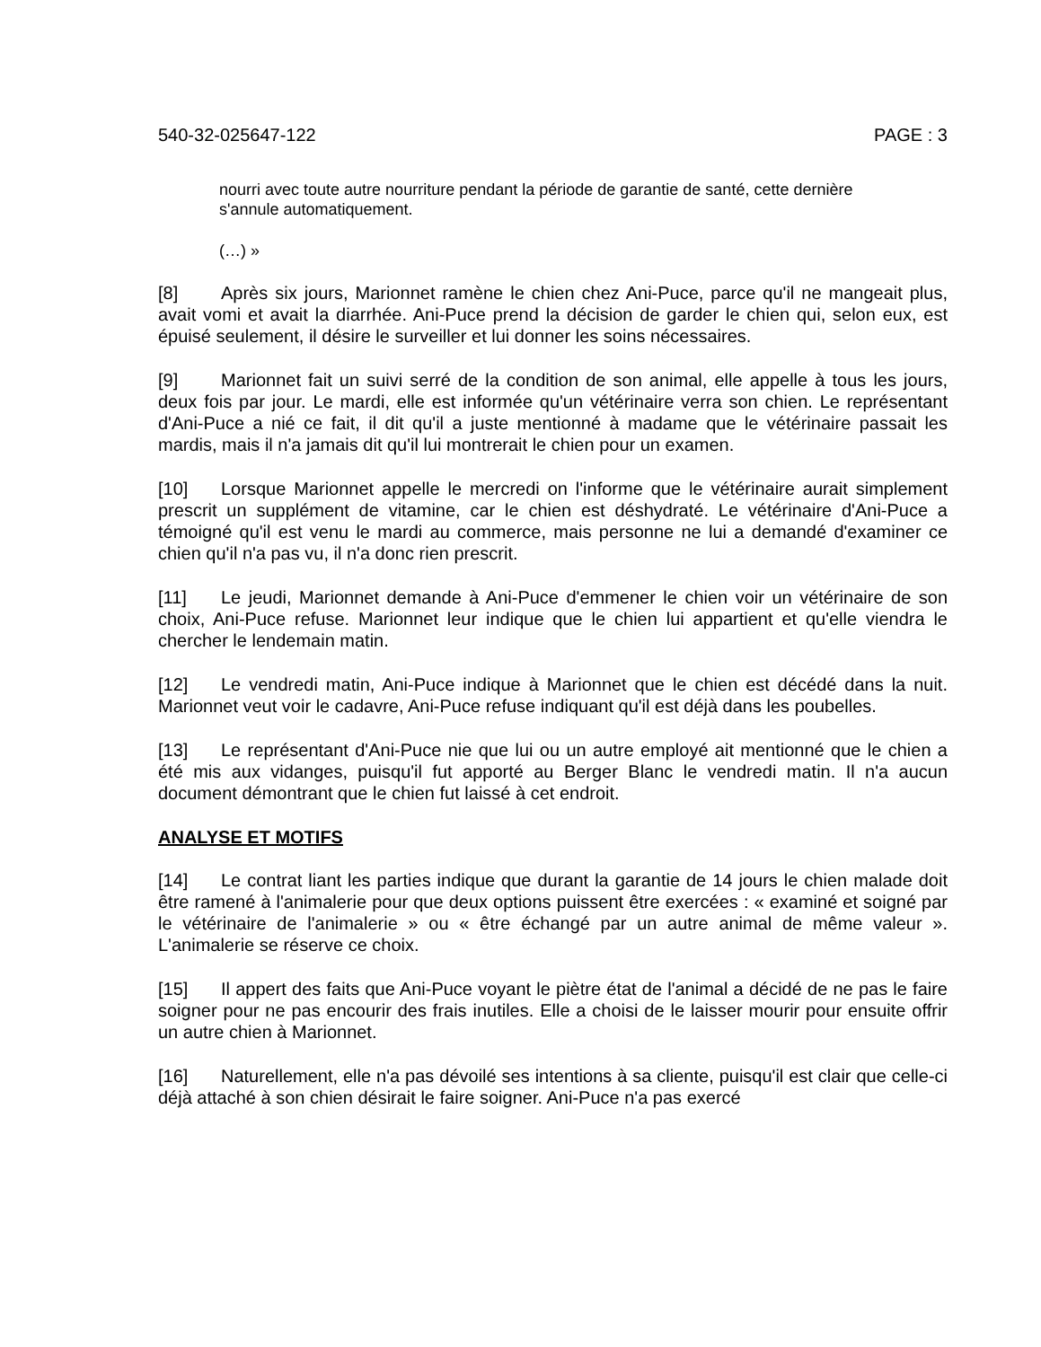540-32-025647-122 PAGE : 3
nourri avec toute autre nourriture pendant la période de garantie de santé, cette dernière s'annule automatiquement.
(…) »
[8] Après six jours, Marionnet ramène le chien chez Ani-Puce, parce qu'il ne mangeait plus, avait vomi et avait la diarrhée. Ani-Puce prend la décision de garder le chien qui, selon eux, est épuisé seulement, il désire le surveiller et lui donner les soins nécessaires.
[9] Marionnet fait un suivi serré de la condition de son animal, elle appelle à tous les jours, deux fois par jour. Le mardi, elle est informée qu'un vétérinaire verra son chien. Le représentant d'Ani-Puce a nié ce fait, il dit qu'il a juste mentionné à madame que le vétérinaire passait les mardis, mais il n'a jamais dit qu'il lui montrerait le chien pour un examen.
[10] Lorsque Marionnet appelle le mercredi on l'informe que le vétérinaire aurait simplement prescrit un supplément de vitamine, car le chien est déshydraté. Le vétérinaire d'Ani-Puce a témoigné qu'il est venu le mardi au commerce, mais personne ne lui a demandé d'examiner ce chien qu'il n'a pas vu, il n'a donc rien prescrit.
[11] Le jeudi, Marionnet demande à Ani-Puce d'emmener le chien voir un vétérinaire de son choix, Ani-Puce refuse. Marionnet leur indique que le chien lui appartient et qu'elle viendra le chercher le lendemain matin.
[12] Le vendredi matin, Ani-Puce indique à Marionnet que le chien est décédé dans la nuit. Marionnet veut voir le cadavre, Ani-Puce refuse indiquant qu'il est déjà dans les poubelles.
[13] Le représentant d'Ani-Puce nie que lui ou un autre employé ait mentionné que le chien a été mis aux vidanges, puisqu'il fut apporté au Berger Blanc le vendredi matin. Il n'a aucun document démontrant que le chien fut laissé à cet endroit.
ANALYSE ET MOTIFS
[14] Le contrat liant les parties indique que durant la garantie de 14 jours le chien malade doit être ramené à l'animalerie pour que deux options puissent être exercées : « examiné et soigné par le vétérinaire de l'animalerie » ou « être échangé par un autre animal de même valeur ». L'animalerie se réserve ce choix.
[15] Il appert des faits que Ani-Puce voyant le piètre état de l'animal a décidé de ne pas le faire soigner pour ne pas encourir des frais inutiles. Elle a choisi de le laisser mourir pour ensuite offrir un autre chien à Marionnet.
[16] Naturellement, elle n'a pas dévoilé ses intentions à sa cliente, puisqu'il est clair que celle-ci déjà attaché à son chien désirait le faire soigner. Ani-Puce n'a pas exercé